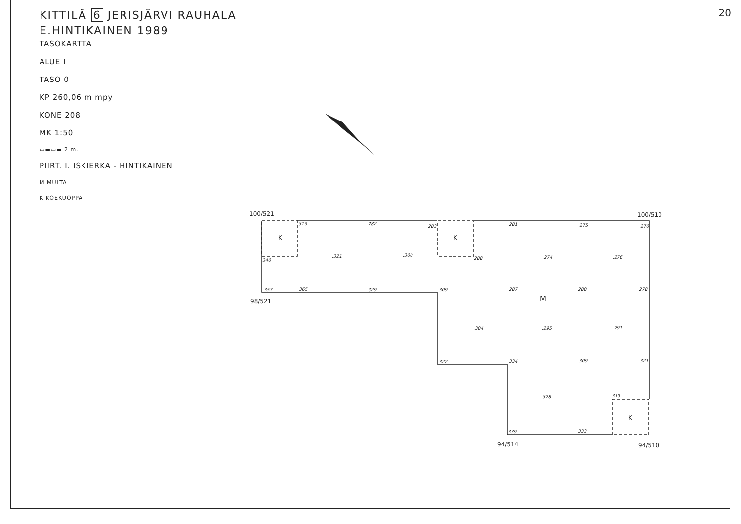20
KITTILÄ 6 JERISJÄRVI RAUHALA
E.HINTIKAINEN 1989
TASOKARTTA
ALUE I
TASO 0
KP 260,06 m mpy
KONE 208
MK 1:50
▭▬▭▬ 2 m.
PIIRT. I. ISKIERKA - HINTIKAINEN
M MULTA
K KOEKUOPPA
100/521
100/510
98/521
94/514
94/510
K
K
K
M
313
282
283
281
275
270
.321
.300
288
.274
.276
340
357
365
329
309
287
280
278
.304
.295
.291
322
334
309
321
328
319
339
333